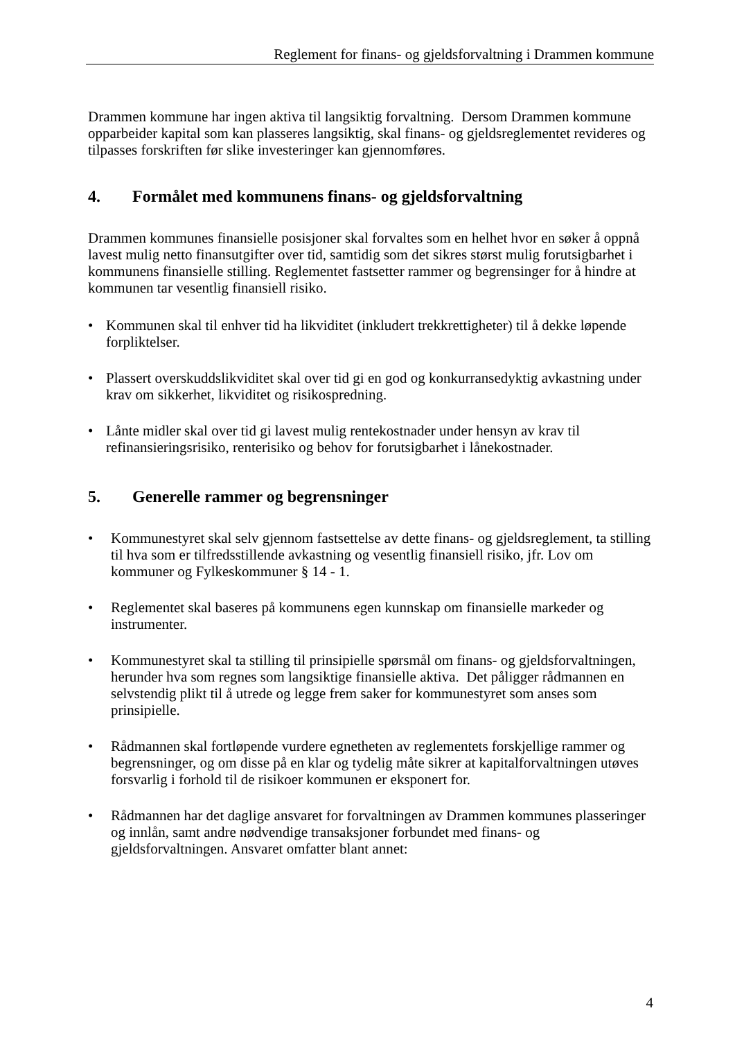Reglement for finans- og gjeldsforvaltning i Drammen kommune
Drammen kommune har ingen aktiva til langsiktig forvaltning. Dersom Drammen kommune opparbeider kapital som kan plasseres langsiktig, skal finans- og gjeldsreglementet revideres og tilpasses forskriften før slike investeringer kan gjennomføres.
4. Formålet med kommunens finans- og gjeldsforvaltning
Drammen kommunes finansielle posisjoner skal forvaltes som en helhet hvor en søker å oppnå lavest mulig netto finansutgifter over tid, samtidig som det sikres størst mulig forutsigbarhet i kommunens finansielle stilling. Reglementet fastsetter rammer og begrensinger for å hindre at kommunen tar vesentlig finansiell risiko.
Kommunen skal til enhver tid ha likviditet (inkludert trekkrettigheter) til å dekke løpende forpliktelser.
Plassert overskuddslikviditet skal over tid gi en god og konkurransedyktig avkastning under krav om sikkerhet, likviditet og risikospredning.
Lånte midler skal over tid gi lavest mulig rentekostnader under hensyn av krav til refinansieringsrisiko, renterisiko og behov for forutsigbarhet i lånekostnader.
5. Generelle rammer og begrensninger
Kommunestyret skal selv gjennom fastsettelse av dette finans- og gjeldsreglement, ta stilling til hva som er tilfredsstillende avkastning og vesentlig finansiell risiko, jfr. Lov om kommuner og Fylkeskommuner § 14 - 1.
Reglementet skal baseres på kommunens egen kunnskap om finansielle markeder og instrumenter.
Kommunestyret skal ta stilling til prinsipielle spørsmål om finans- og gjeldsforvaltningen, herunder hva som regnes som langsiktige finansielle aktiva. Det påligger rådmannen en selvstendig plikt til å utrede og legge frem saker for kommunestyret som anses som prinsipielle.
Rådmannen skal fortløpende vurdere egnetheten av reglementets forskjellige rammer og begrensninger, og om disse på en klar og tydelig måte sikrer at kapitalforvaltningen utøves forsvarlig i forhold til de risikoer kommunen er eksponert for.
Rådmannen har det daglige ansvaret for forvaltningen av Drammen kommunes plasseringer og innlån, samt andre nødvendige transaksjoner forbundet med finans- og gjeldsforvaltningen. Ansvaret omfatter blant annet:
4